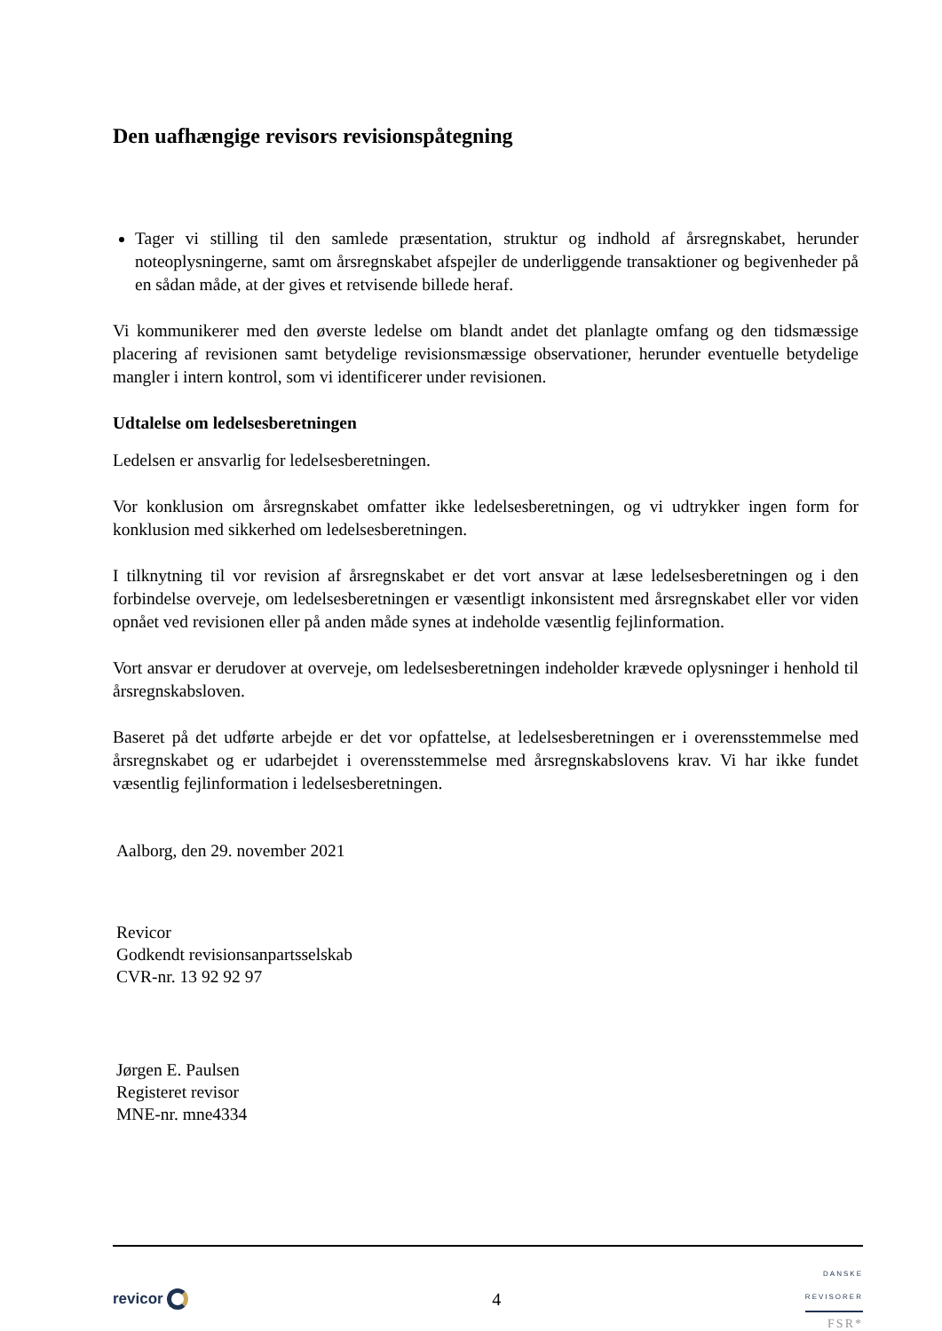Den uafhængige revisors revisionspåtegning
Tager vi stilling til den samlede præsentation, struktur og indhold af årsregnskabet, herunder noteoplysningerne, samt om årsregnskabet afspejler de underliggende transaktioner og begivenheder på en sådan måde, at der gives et retvisende billede heraf.
Vi kommunikerer med den øverste ledelse om blandt andet det planlagte omfang og den tidsmæssige placering af revisionen samt betydelige revisionsmæssige observationer, herunder eventuelle betydelige mangler i intern kontrol, som vi identificerer under revisionen.
Udtalelse om ledelsesberetningen
Ledelsen er ansvarlig for ledelsesberetningen.
Vor konklusion om årsregnskabet omfatter ikke ledelsesberetningen, og vi udtrykker ingen form for konklusion med sikkerhed om ledelsesberetningen.
I tilknytning til vor revision af årsregnskabet er det vort ansvar at læse ledelsesberetningen og i den forbindelse overveje, om ledelsesberetningen er væsentligt inkonsistent med årsregnskabet eller vor viden opnået ved revisionen eller på anden måde synes at indeholde væsentlig fejlinformation.
Vort ansvar er derudover at overveje, om ledelsesberetningen indeholder krævede oplysninger i henhold til årsregnskabsloven.
Baseret på det udførte arbejde er det vor opfattelse, at ledelsesberetningen er i overensstemmelse med årsregnskabet og er udarbejdet i overensstemmelse med årsregnskabslovens krav. Vi har ikke fundet væsentlig fejlinformation i ledelsesberetningen.
Aalborg, den 29. november 2021
Revicor
Godkendt revisionsanpartsselskab
CVR-nr. 13 92 92 97
Jørgen E. Paulsen
Registeret revisor
MNE-nr. mne4334
revicor
4
DANSKE
REVISORER
FSR*